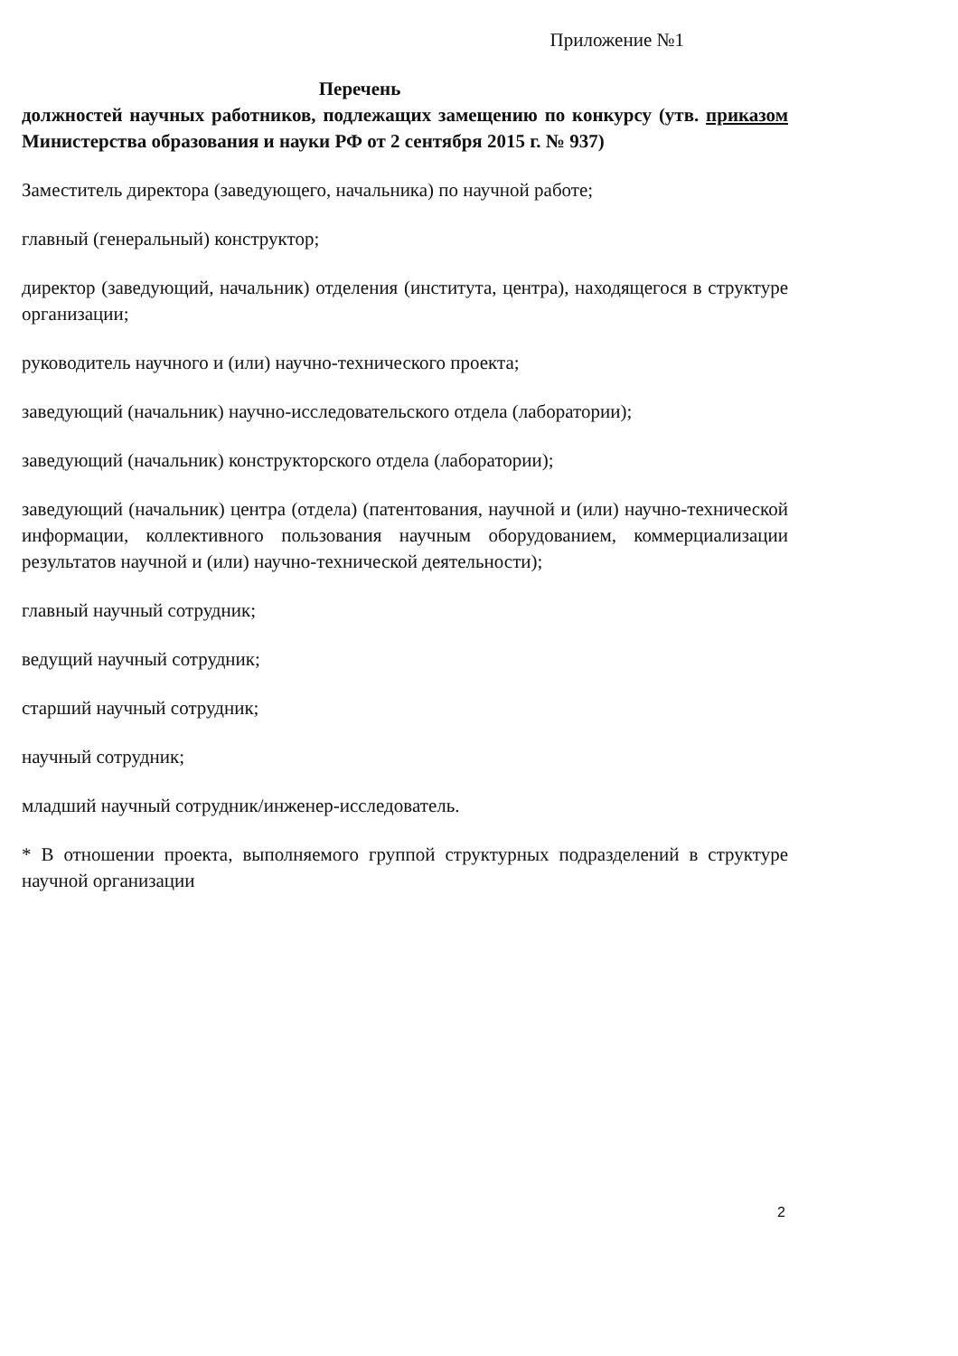Приложение №1
Перечень
должностей научных работников, подлежащих замещению по конкурсу (утв. приказом Министерства образования и науки РФ от 2 сентября 2015 г. № 937)
Заместитель директора (заведующего, начальника) по научной работе;
главный (генеральный) конструктор;
директор (заведующий, начальник) отделения (института, центра), находящегося в структуре организации;
руководитель научного и (или) научно-технического проекта;
заведующий (начальник) научно-исследовательского отдела (лаборатории);
заведующий (начальник) конструкторского отдела (лаборатории);
заведующий (начальник) центра (отдела) (патентования, научной и (или) научно-технической информации, коллективного пользования научным оборудованием, коммерциализации результатов научной и (или) научно-технической деятельности);
главный научный сотрудник;
ведущий научный сотрудник;
старший научный сотрудник;
научный сотрудник;
младший научный сотрудник/инженер-исследователь.
* В отношении проекта, выполняемого группой структурных подразделений в структуре научной организации
2